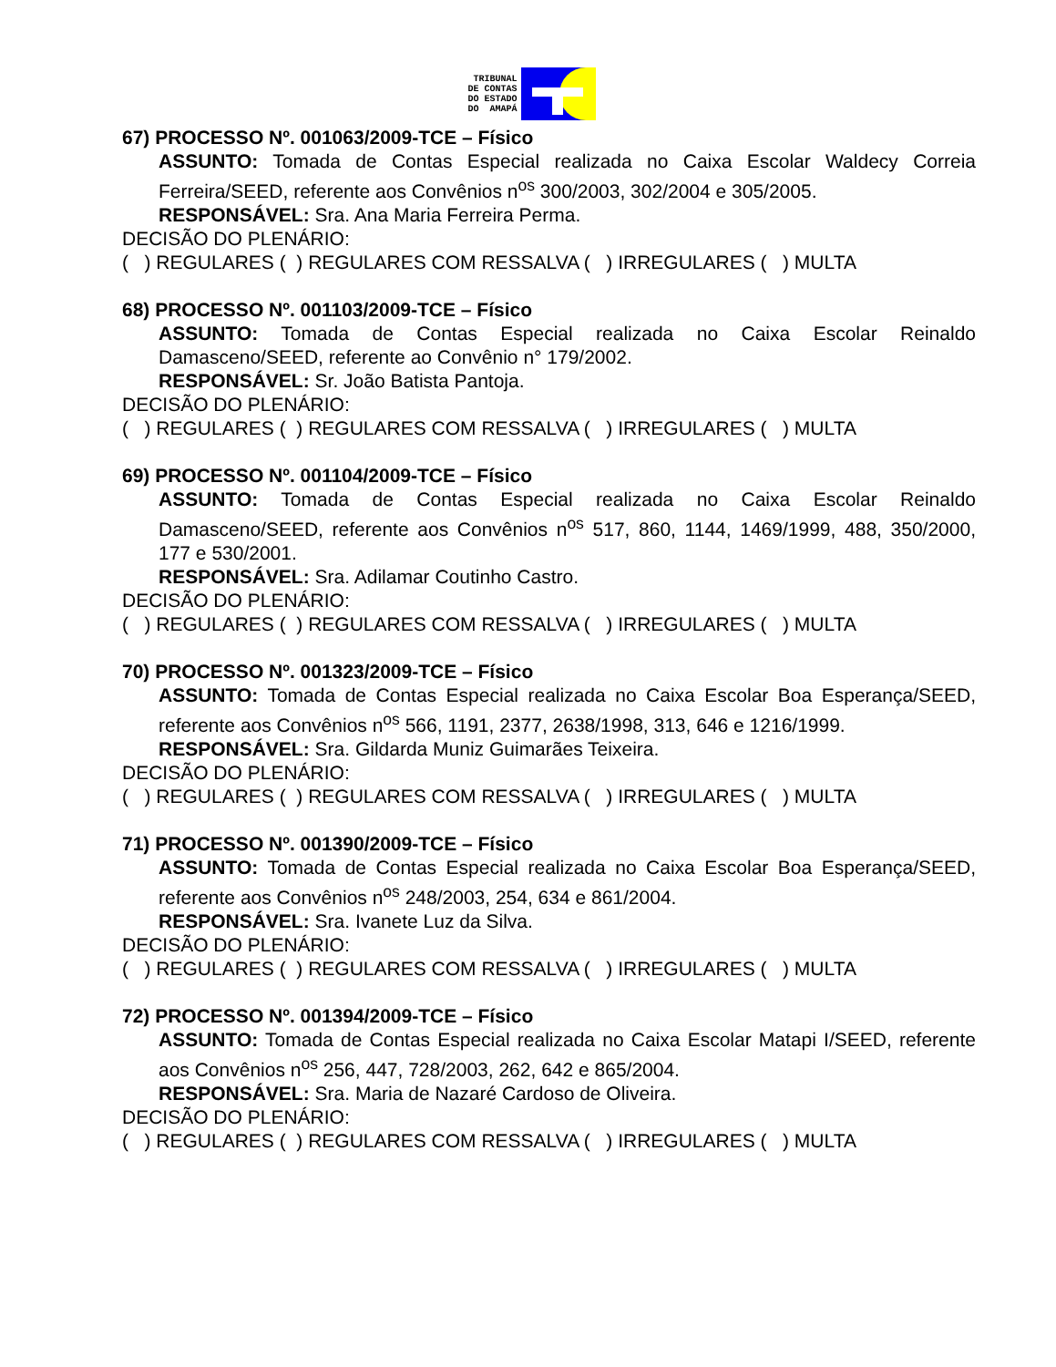TRIBUNAL
DE CONTAS
DO ESTADO
DO AMAPÁ
67) PROCESSO Nº. 001063/2009-TCE – Físico
ASSUNTO: Tomada de Contas Especial realizada no Caixa Escolar Waldecy Correia Ferreira/SEED, referente aos Convênios n<sup>os</sup> 300/2003, 302/2004 e 305/2005.
RESPONSÁVEL: Sra. Ana Maria Ferreira Perma.
DECISÃO DO PLENÁRIO:
( ) REGULARES ( ) REGULARES COM RESSALVA ( ) IRREGULARES ( ) MULTA
68) PROCESSO Nº. 001103/2009-TCE – Físico
ASSUNTO: Tomada de Contas Especial realizada no Caixa Escolar Reinaldo Damasceno/SEED, referente ao Convênio n° 179/2002.
RESPONSÁVEL: Sr. João Batista Pantoja.
DECISÃO DO PLENÁRIO:
( ) REGULARES ( ) REGULARES COM RESSALVA ( ) IRREGULARES ( ) MULTA
69) PROCESSO Nº. 001104/2009-TCE – Físico
ASSUNTO: Tomada de Contas Especial realizada no Caixa Escolar Reinaldo Damasceno/SEED, referente aos Convênios n<sup>os</sup> 517, 860, 1144, 1469/1999, 488, 350/2000, 177 e 530/2001.
RESPONSÁVEL: Sra. Adilamar Coutinho Castro.
DECISÃO DO PLENÁRIO:
( ) REGULARES ( ) REGULARES COM RESSALVA ( ) IRREGULARES ( ) MULTA
70) PROCESSO Nº. 001323/2009-TCE – Físico
ASSUNTO: Tomada de Contas Especial realizada no Caixa Escolar Boa Esperança/SEED, referente aos Convênios n<sup>os</sup> 566, 1191, 2377, 2638/1998, 313, 646 e 1216/1999.
RESPONSÁVEL: Sra. Gildarda Muniz Guimarães Teixeira.
DECISÃO DO PLENÁRIO:
( ) REGULARES ( ) REGULARES COM RESSALVA ( ) IRREGULARES ( ) MULTA
71) PROCESSO Nº. 001390/2009-TCE – Físico
ASSUNTO: Tomada de Contas Especial realizada no Caixa Escolar Boa Esperança/SEED, referente aos Convênios n<sup>os</sup> 248/2003, 254, 634 e 861/2004.
RESPONSÁVEL: Sra. Ivanete Luz da Silva.
DECISÃO DO PLENÁRIO:
( ) REGULARES ( ) REGULARES COM RESSALVA ( ) IRREGULARES ( ) MULTA
72) PROCESSO Nº. 001394/2009-TCE – Físico
ASSUNTO: Tomada de Contas Especial realizada no Caixa Escolar Matapi I/SEED, referente aos Convênios n<sup>os</sup> 256, 447, 728/2003, 262, 642 e 865/2004.
RESPONSÁVEL: Sra. Maria de Nazaré Cardoso de Oliveira.
DECISÃO DO PLENÁRIO:
( ) REGULARES ( ) REGULARES COM RESSALVA ( ) IRREGULARES ( ) MULTA